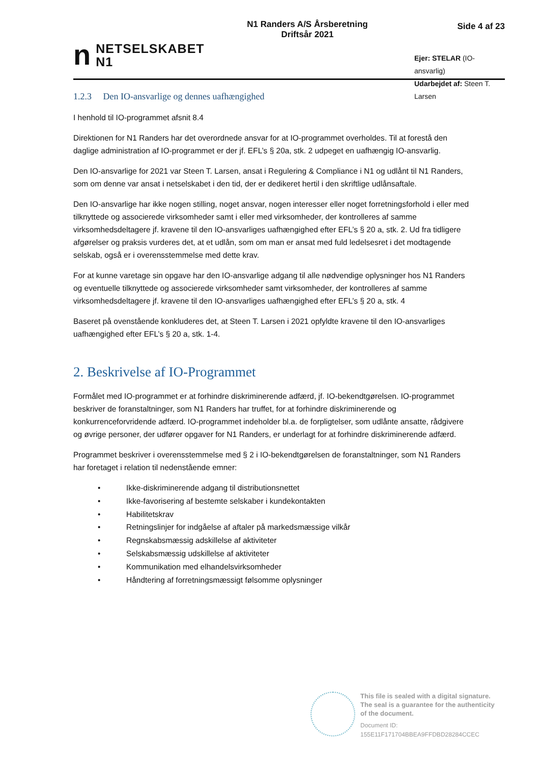n
NETSELSKABET
N1
N1 Randers A/S Årsberetning
Driftsår 2021
Side 4 af 23
Ejer: STELAR (IO-ansvarlig)
Udarbejdet af: Steen T. Larsen
1.2.3 Den IO-ansvarlige og dennes uafhængighed
I henhold til IO-programmet afsnit 8.4
Direktionen for N1 Randers har det overordnede ansvar for at IO-programmet overholdes. Til at forestå den daglige administration af IO-programmet er der jf. EFL’s § 20a, stk. 2 udpeget en uafhængig IO-ansvarlig.
Den IO-ansvarlige for 2021 var Steen T. Larsen, ansat i Regulering & Compliance i N1 og udlånt til N1 Randers, som om denne var ansat i netselskabet i den tid, der er dedikeret hertil i den skriftlige udlånsaftale.
Den IO-ansvarlige har ikke nogen stilling, noget ansvar, nogen interesser eller noget forretningsforhold i eller med tilknyttede og associerede virksomheder samt i eller med virksomheder, der kontrolleres af samme virksomhedsdeltagere jf. kravene til den IO-ansvarliges uafhængighed efter EFL’s § 20 a, stk. 2. Ud fra tidligere afgørelser og praksis vurderes det, at et udlån, som om man er ansat med fuld ledelsesret i det modtagende selskab, også er i overensstemmelse med dette krav.
For at kunne varetage sin opgave har den IO-ansvarlige adgang til alle nødvendige oplysninger hos N1 Randers og eventuelle tilknyttede og associerede virksomheder samt virksomheder, der kontrolleres af samme virksomhedsdeltagere jf. kravene til den IO-ansvarliges uafhængighed efter EFL’s § 20 a, stk. 4
Baseret på ovenstående konkluderes det, at Steen T. Larsen i 2021 opfyldte kravene til den IO-ansvarliges uafhængighed efter EFL’s § 20 a, stk. 1-4.
2. Beskrivelse af IO-Programmet
Formålet med IO-programmet er at forhindre diskriminerende adfærd, jf. IO-bekendtgørelsen. IO-programmet beskriver de foranstaltninger, som N1 Randers har truffet, for at forhindre diskriminerende og konkurrenceforvridende adfærd. IO-programmet indeholder bl.a. de forpligtelser, som udlånte ansatte, rådgivere og øvrige personer, der udfører opgaver for N1 Randers, er underlagt for at forhindre diskriminerende adfærd.
Programmet beskriver i overensstemmelse med § 2 i IO-bekendtgørelsen de foranstaltninger, som N1 Randers har foretaget i relation til nedenstående emner:
• Ikke-diskriminerende adgang til distributionsnettet
• Ikke-favorisering af bestemte selskaber i kundekontakten
• Habilitetskrav
• Retningslinjer for indgåelse af aftaler på markedsmæssige vilkår
• Regnskabsmæssig adskillelse af aktiviteter
• Selskabsmæssig udskillelse af aktiviteter
• Kommunikation med elhandelsvirksomheder
• Håndtering af forretningsmæssigt følsomme oplysninger
This file is sealed with a digital signature.
The seal is a guarantee for the authenticity
of the document.
Document ID:
155E11F171704BBEA9FFDBD28284CCEC